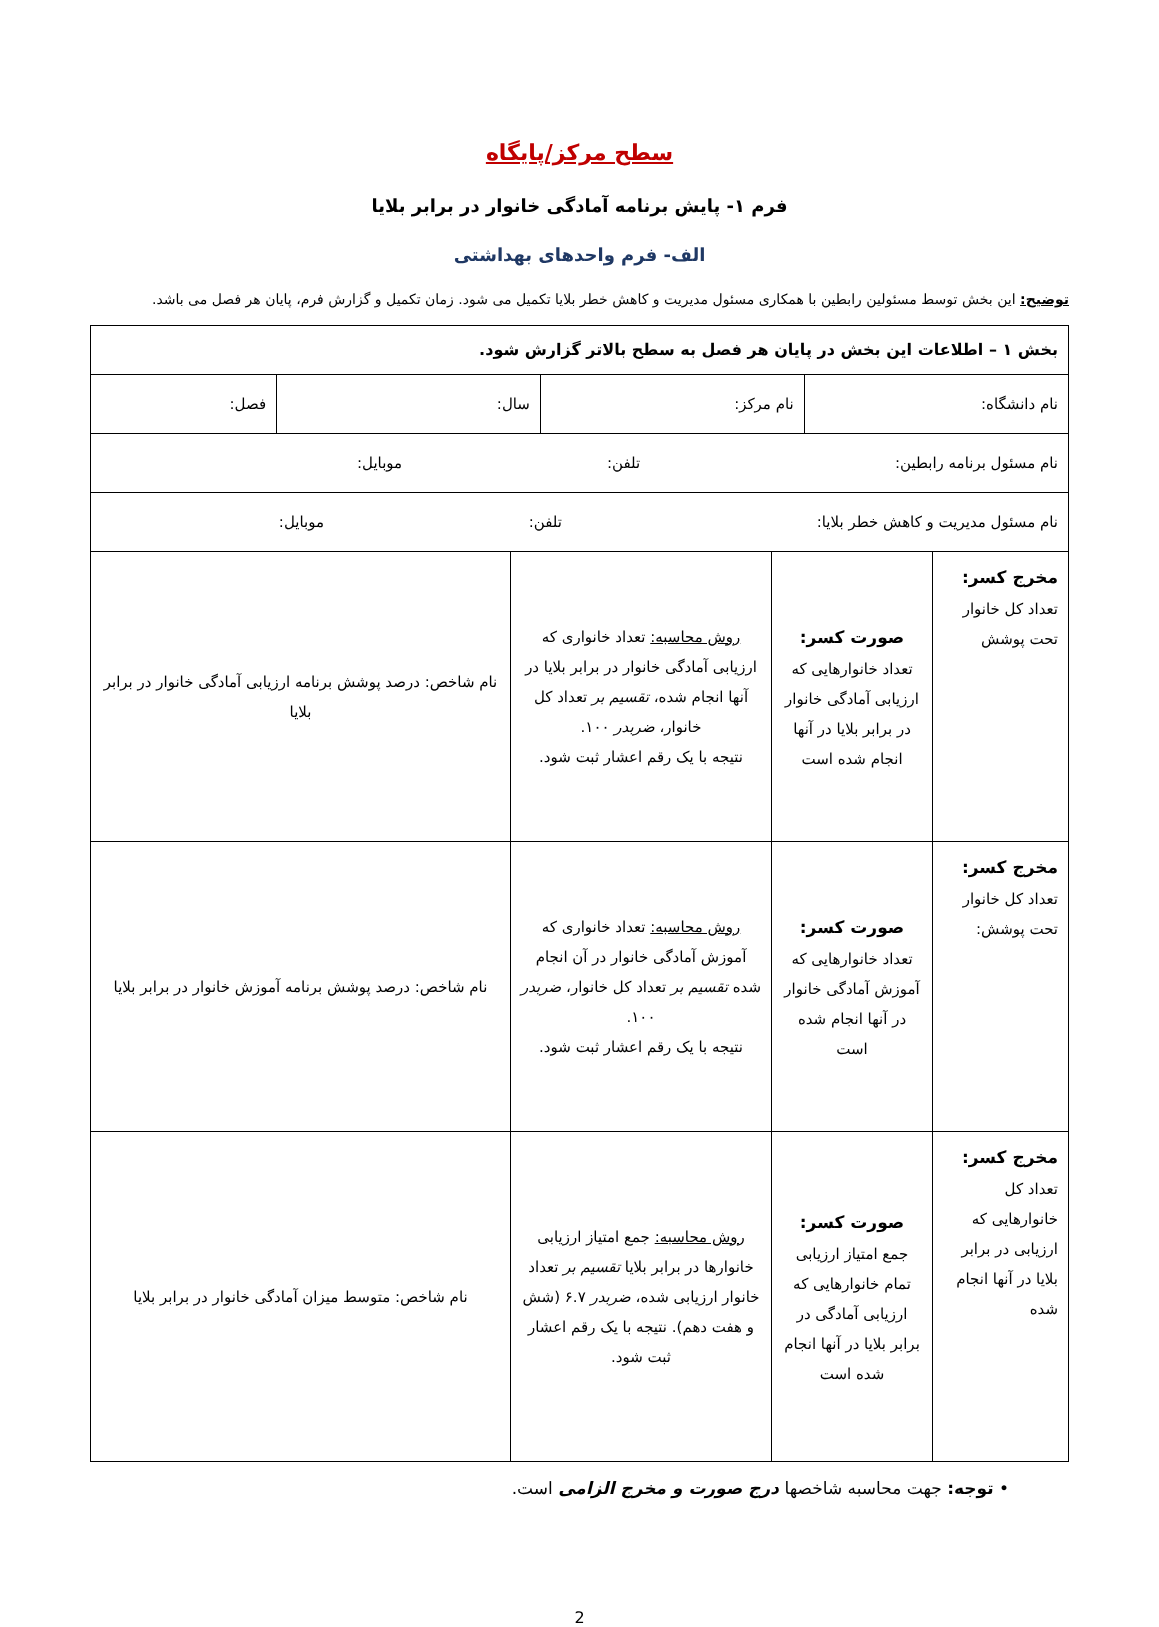سطح مرکز/پایگاه
فرم ۱- پایش برنامه آمادگی خانوار در برابر بلایا
الف- فرم واحدهای بهداشتی
توضیح: این بخش توسط مسئولین رابطین با همکاری مسئول مدیریت و کاهش خطر بلایا تکمیل می شود. زمان تکمیل و گزارش فرم، پایان هر فصل می باشد.
| بخش ۱ – اطلاعات این بخش در پایان هر فصل به سطح بالاتر گزارش شود. | | | |
| / نام دانشگاه: / نام مرکز: / سال: / فصل: / | | | |
| نام مسئول برنامه رابطین: تلفن: موبایل: | | | |
| نام مسئول مدیریت و کاهش خطر بلایا: تلفن: موبایل: | | | |
| مخرج کسر: تعداد کل خانوار تحت پوشش | صورت کسر: تعداد خانوارهایی که ارزیابی آمادگی خانوار در برابر بلایا در آنها انجام شده است | روش محاسبه: تعداد خانواری که ارزیابی آمادگی خانوار در برابر بلایا در آنها انجام شده، تقسیم بر تعداد کل خانوار، ضربدر ۱۰۰. نتیجه با یک رقم اعشار ثبت شود. | نام شاخص: درصد پوشش برنامه ارزیابی آمادگی خانوار در برابر بلایا |
| مخرج کسر: تعداد کل خانوار تحت پوشش: | صورت کسر: تعداد خانوارهایی که آموزش آمادگی خانوار در آنها انجام شده است | روش محاسبه: تعداد خانواری که آموزش آمادگی خانوار در آن انجام شده تقسیم بر تعداد کل خانوار، ضربدر ۱۰۰. نتیجه با یک رقم اعشار ثبت شود. | نام شاخص: درصد پوشش برنامه آموزش خانوار در برابر بلایا |
| مخرج کسر: تعداد کل خانوارهایی که ارزیابی در برابر بلایا در آنها انجام شده | صورت کسر: جمع امتیاز ارزیابی تمام خانوارهایی که ارزیابی آمادگی در برابر بلایا در آنها انجام شده است | روش محاسبه: جمع امتیاز ارزیابی خانوارها در برابر بلایا تقسیم بر تعداد خانوار ارزیابی شده، ضربدر ۶.۷ (شش و هفت دهم). نتیجه با یک رقم اعشار ثبت شود. | نام شاخص: متوسط میزان آمادگی خانوار در برابر بلایا |
• توجه: جهت محاسبه شاخصها درج صورت و مخرج الزامی است.
2